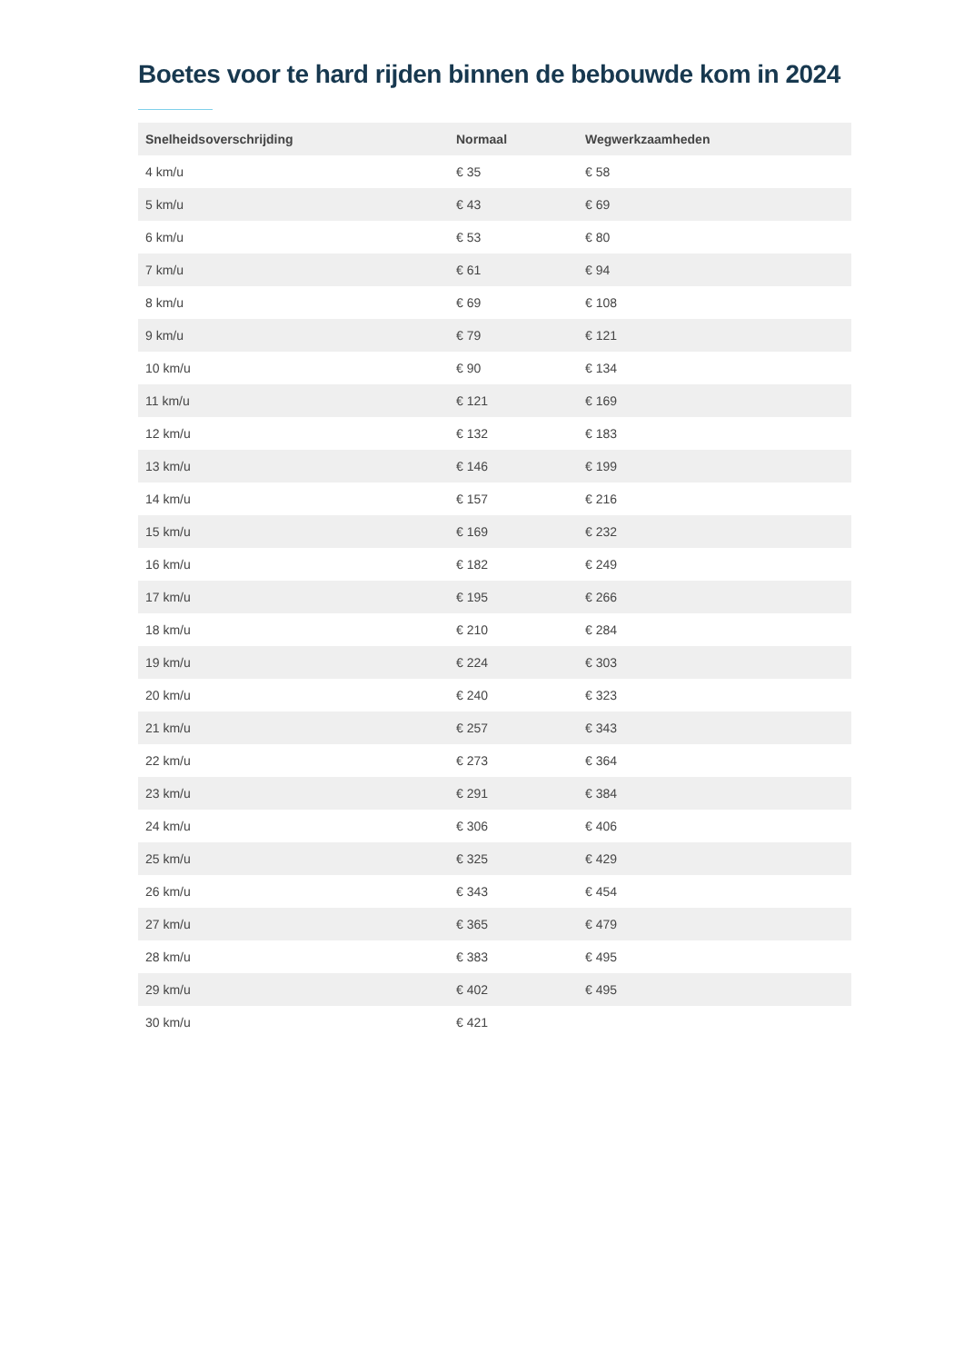Boetes voor te hard rijden binnen de bebouwde kom in 2024
| Snelheidsoverschrijding | Normaal | Wegwerkzaamheden |
| --- | --- | --- |
| 4 km/u | € 35 | € 58 |
| 5 km/u | € 43 | € 69 |
| 6 km/u | € 53 | € 80 |
| 7 km/u | € 61 | € 94 |
| 8 km/u | € 69 | € 108 |
| 9 km/u | € 79 | € 121 |
| 10 km/u | € 90 | € 134 |
| 11 km/u | € 121 | € 169 |
| 12 km/u | € 132 | € 183 |
| 13 km/u | € 146 | € 199 |
| 14 km/u | € 157 | € 216 |
| 15 km/u | € 169 | € 232 |
| 16 km/u | € 182 | € 249 |
| 17 km/u | € 195 | € 266 |
| 18 km/u | € 210 | € 284 |
| 19 km/u | € 224 | € 303 |
| 20 km/u | € 240 | € 323 |
| 21 km/u | € 257 | € 343 |
| 22 km/u | € 273 | € 364 |
| 23 km/u | € 291 | € 384 |
| 24 km/u | € 306 | € 406 |
| 25 km/u | € 325 | € 429 |
| 26 km/u | € 343 | € 454 |
| 27 km/u | € 365 | € 479 |
| 28 km/u | € 383 | € 495 |
| 29 km/u | € 402 | € 495 |
| 30 km/u | € 421 | |